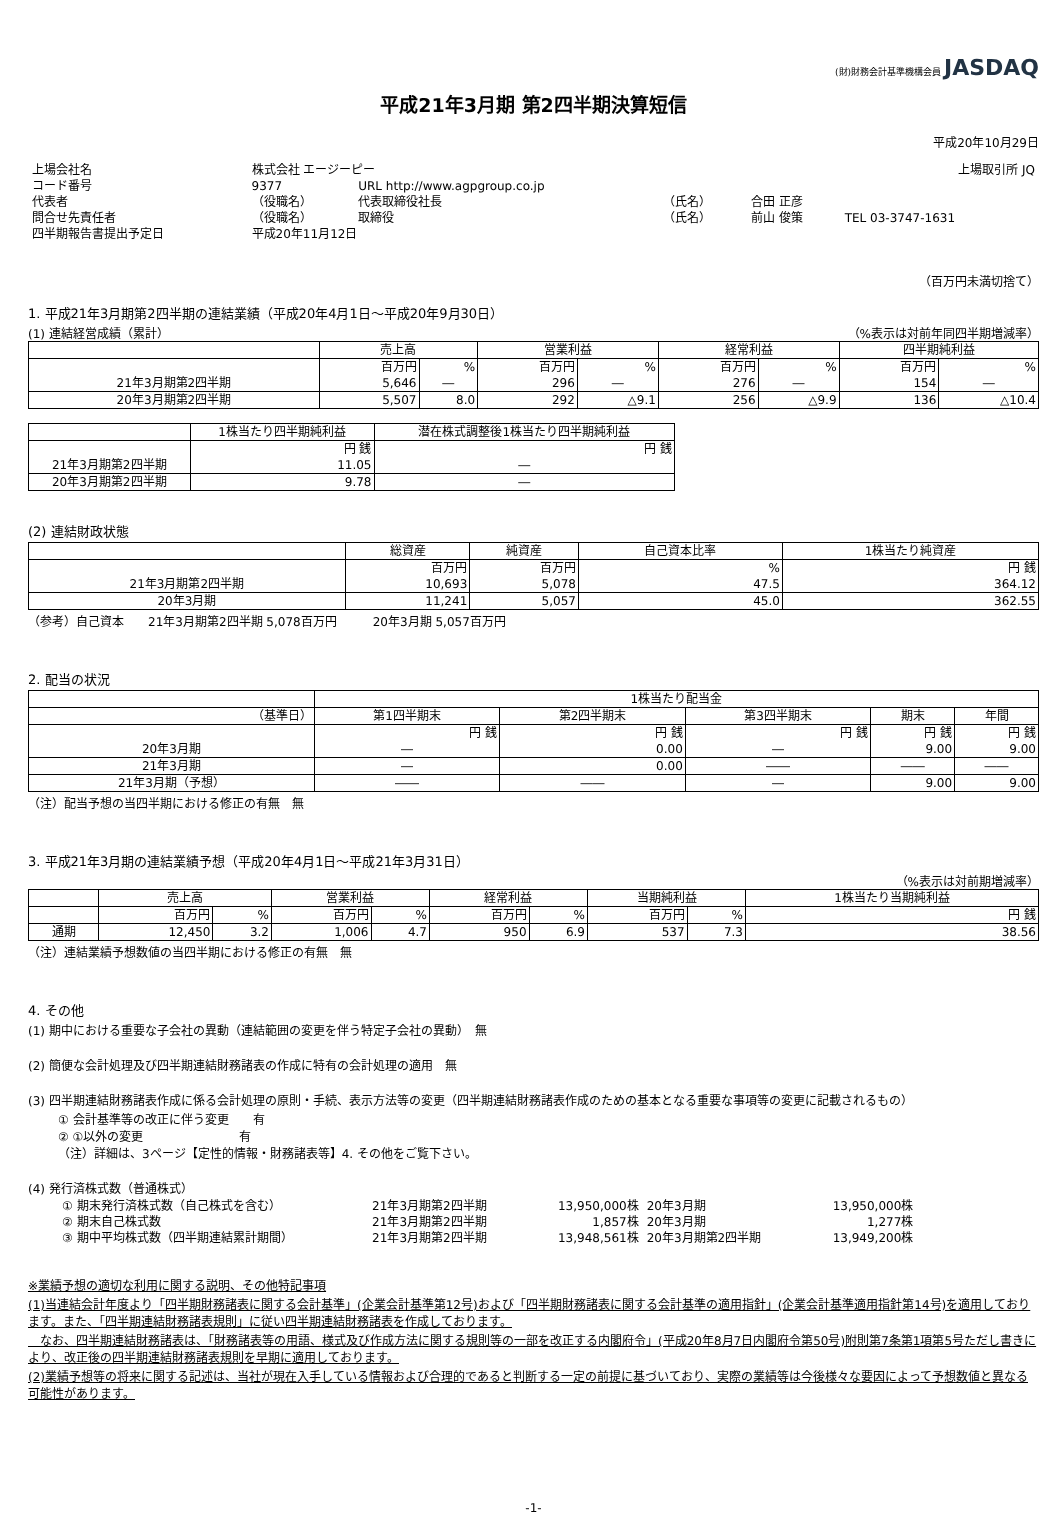(財)財務会計基準機構会員 JASDAQ
平成21年3月期 第2四半期決算短信
平成20年10月29日
| 上場会社名 | 株式会社 エージーピー | | | | 上場取引所 JQ | |
| コード番号 | 9377 | URL http://www.agpgroup.co.jp | | | | |
| 代表者 | （役職名） | 代表取締役社長 | （氏名） | 合田 正彦 | | |
| 問合せ先責任者 | （役職名） | 取締役 | （氏名） | 前山 俊策 | TEL 03-3747-1631 | |
| 四半期報告書提出予定日 | 平成20年11月12日 | | | | | |
（百万円未満切捨て）
1. 平成21年3月期第2四半期の連結業績（平成20年4月1日～平成20年9月30日）
(1) 連結経営成績（累計） （%表示は対前年同四半期増減率）
| | 売上高 | | 営業利益 | | 経常利益 | | 四半期純利益 | |
| --- | --- | --- | --- | --- | --- | --- | --- | --- |
| | 百万円 | % | 百万円 | % | 百万円 | % | 百万円 | % |
| 21年3月期第2四半期 | 5,646 | ― | 296 | ― | 276 | ― | 154 | ― |
| 20年3月期第2四半期 | 5,507 | 8.0 | 292 | △9.1 | 256 | △9.9 | 136 | △10.4 |
| | 1株当たり四半期純利益 | 潜在株式調整後1株当たり四半期純利益 |
| --- | --- | --- |
| | 円 銭 | 円 銭 |
| 21年3月期第2四半期 | 11.05 | ― |
| 20年3月期第2四半期 | 9.78 | ― |
(2) 連結財政状態
| | 総資産 | 純資産 | 自己資本比率 | 1株当たり純資産 |
| --- | --- | --- | --- | --- |
| | 百万円 | 百万円 | % | 円 銭 |
| 21年3月期第2四半期 | 10,693 | 5,078 | 47.5 | 364.12 |
| 20年3月期 | 11,241 | 5,057 | 45.0 | 362.55 |
（参考）自己資本　　21年3月期第2四半期 5,078百万円　　　20年3月期 5,057百万円
2. 配当の状況
| | 1株当たり配当金 | | | | |
| --- | --- | --- | --- | --- | --- |
| （基準日） | 第1四半期末 | 第2四半期末 | 第3四半期末 | 期末 | 年間 |
| | 円 銭 | 円 銭 | 円 銭 | 円 銭 | 円 銭 |
| 20年3月期 | ― | 0.00 | ― | 9.00 | 9.00 |
| 21年3月期 | ― | 0.00 | ―― | ―― | ―― |
| 21年3月期（予想） | ―― | ―― | ― | 9.00 | 9.00 |
（注）配当予想の当四半期における修正の有無　無
3. 平成21年3月期の連結業績予想（平成20年4月1日～平成21年3月31日）
（%表示は対前期増減率）
| | 売上高 | | 営業利益 | | 経常利益 | | 当期純利益 | | 1株当たり当期純利益 |
| --- | --- | --- | --- | --- | --- | --- | --- | --- | --- |
| | 百万円 | % | 百万円 | % | 百万円 | % | 百万円 | % | 円 銭 |
| 通期 | 12,450 | 3.2 | 1,006 | 4.7 | 950 | 6.9 | 537 | 7.3 | 38.56 |
（注）連結業績予想数値の当四半期における修正の有無　無
4. その他
(1) 期中における重要な子会社の異動（連結範囲の変更を伴う特定子会社の異動）　無
(2) 簡便な会計処理及び四半期連結財務諸表の作成に特有の会計処理の適用　無
(3) 四半期連結財務諸表作成に係る会計処理の原則・手続、表示方法等の変更（四半期連結財務諸表作成のための基本となる重要な事項等の変更に記載されるもの）
① 会計基準等の改正に伴う変更　　有
② ①以外の変更　　　　　　　　有
（注）詳細は、3ページ【定性的情報・財務諸表等】4. その他をご覧下さい。
(4) 発行済株式数（普通株式）
| ① 期末発行済株式数（自己株式を含む） | 21年3月期第2四半期 | 13,950,000株 | 20年3月期 | 13,950,000株 |
| ② 期末自己株式数 | 21年3月期第2四半期 | 1,857株 | 20年3月期 | 1,277株 |
| ③ 期中平均株式数（四半期連結累計期間） | 21年3月期第2四半期 | 13,948,561株 | 20年3月期第2四半期 | 13,949,200株 |
※業績予想の適切な利用に関する説明、その他特記事項
(1)当連結会計年度より「四半期財務諸表に関する会計基準」(企業会計基準第12号)および「四半期財務諸表に関する会計基準の適用指針」(企業会計基準適用指針第14号)を適用しております。また、「四半期連結財務諸表規則」に従い四半期連結財務諸表を作成しております。
　なお、四半期連結財務諸表は、「財務諸表等の用語、様式及び作成方法に関する規則等の一部を改正する内閣府令」(平成20年8月7日内閣府令第50号)附則第7条第1項第5号ただし書きにより、改正後の四半期連結財務諸表規則を早期に適用しております。
(2)業績予想等の将来に関する記述は、当社が現在入手している情報および合理的であると判断する一定の前提に基づいており、実際の業績等は今後様々な要因によって予想数値と異なる可能性があります。
-1-